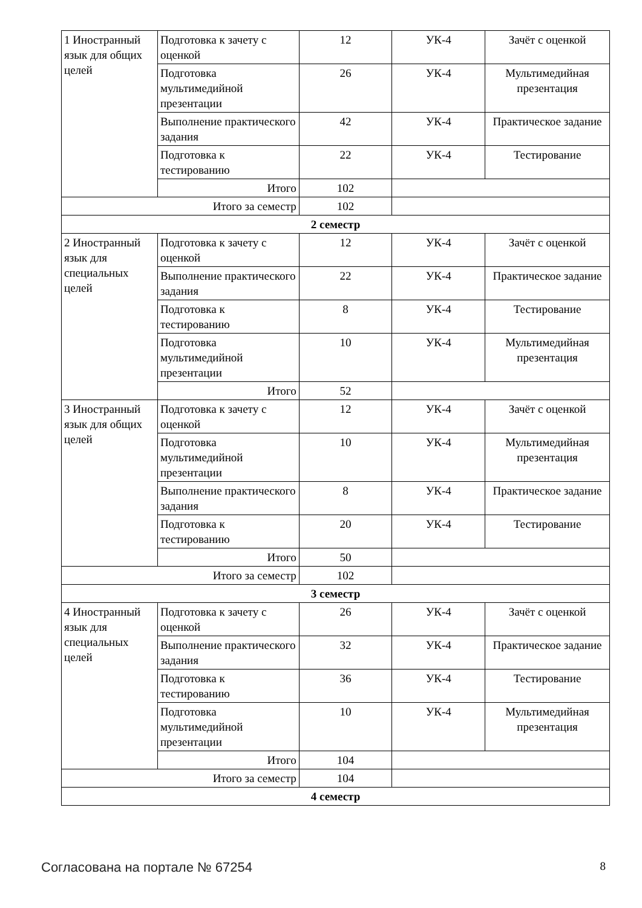| 1 Иностранный язык для общих целей | Подготовка к зачету с оценкой | 12 | УК-4 | Зачёт с оценкой |
| | Подготовка мультимедийной презентации | 26 | УК-4 | Мультимедийная презентация |
| | Выполнение практического задания | 42 | УК-4 | Практическое задание |
| | Подготовка к тестированию | 22 | УК-4 | Тестирование |
| | Итого | 102 | | |
| Итого за семестр | | 102 | | |
| 2 семестр | | | | |
| 2 Иностранный язык для специальных целей | Подготовка к зачету с оценкой | 12 | УК-4 | Зачёт с оценкой |
| | Выполнение практического задания | 22 | УК-4 | Практическое задание |
| | Подготовка к тестированию | 8 | УК-4 | Тестирование |
| | Подготовка мультимедийной презентации | 10 | УК-4 | Мультимедийная презентация |
| | Итого | 52 | | |
| 3 Иностранный язык для общих целей | Подготовка к зачету с оценкой | 12 | УК-4 | Зачёт с оценкой |
| | Подготовка мультимедийной презентации | 10 | УК-4 | Мультимедийная презентация |
| | Выполнение практического задания | 8 | УК-4 | Практическое задание |
| | Подготовка к тестированию | 20 | УК-4 | Тестирование |
| | Итого | 50 | | |
| Итого за семестр | | 102 | | |
| 3 семестр | | | | |
| 4 Иностранный язык для специальных целей | Подготовка к зачету с оценкой | 26 | УК-4 | Зачёт с оценкой |
| | Выполнение практического задания | 32 | УК-4 | Практическое задание |
| | Подготовка к тестированию | 36 | УК-4 | Тестирование |
| | Подготовка мультимедийной презентации | 10 | УК-4 | Мультимедийная презентация |
| | Итого | 104 | | |
| Итого за семестр | | 104 | | |
| 4 семестр | | | | |
Согласована на портале № 67254 8